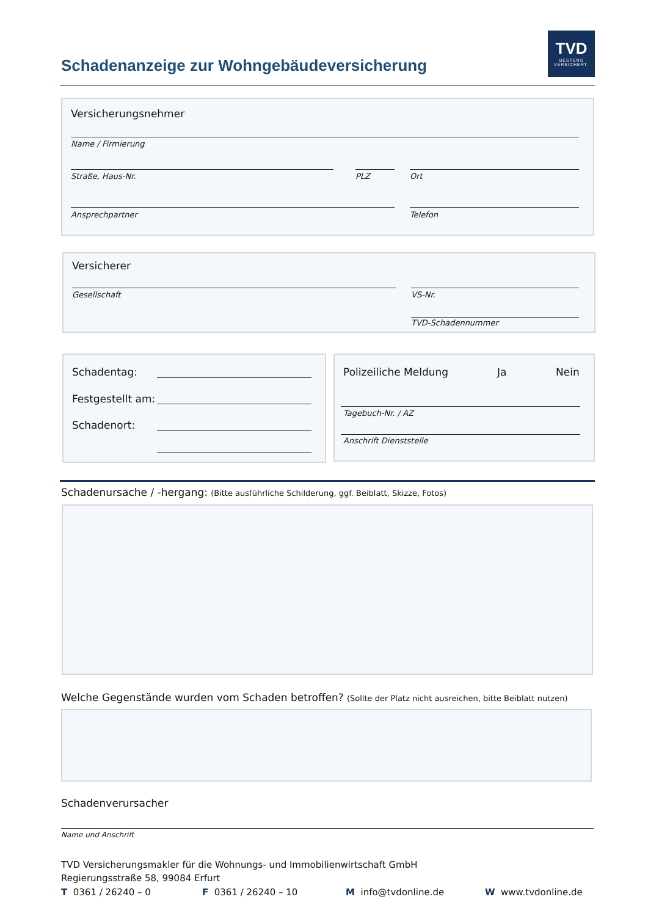Schadenanzeige zur Wohngebäudeversicherung
TVD
BESTENS
VERSICHERT.
Versicherungsnehmer
Name / Firmierung
Straße, Haus-Nr. PLZ Ort
Ansprechpartner Telefon
Versicherer
Gesellschaft VS-Nr.
TVD-Schadennummer
Schadentag:
Festgestellt am:
Schadenort:
Polizeiliche Meldung Ja Nein
Tagebuch-Nr. / AZ
Anschrift Dienststelle
Schadenursache / -hergang: (Bitte ausführliche Schilderung, ggf. Beiblatt, Skizze, Fotos)
Welche Gegenstände wurden vom Schaden betroffen? (Sollte der Platz nicht ausreichen, bitte Beiblatt nutzen)
Schadenverursacher
Name und Anschrift
TVD Versicherungsmakler für die Wohnungs- und Immobilienwirtschaft GmbH
Regierungsstraße 58, 99084 Erfurt
T 0361 / 26240 – 0 F 0361 / 26240 – 10 M info@tvdonline.de W www.tvdonline.de